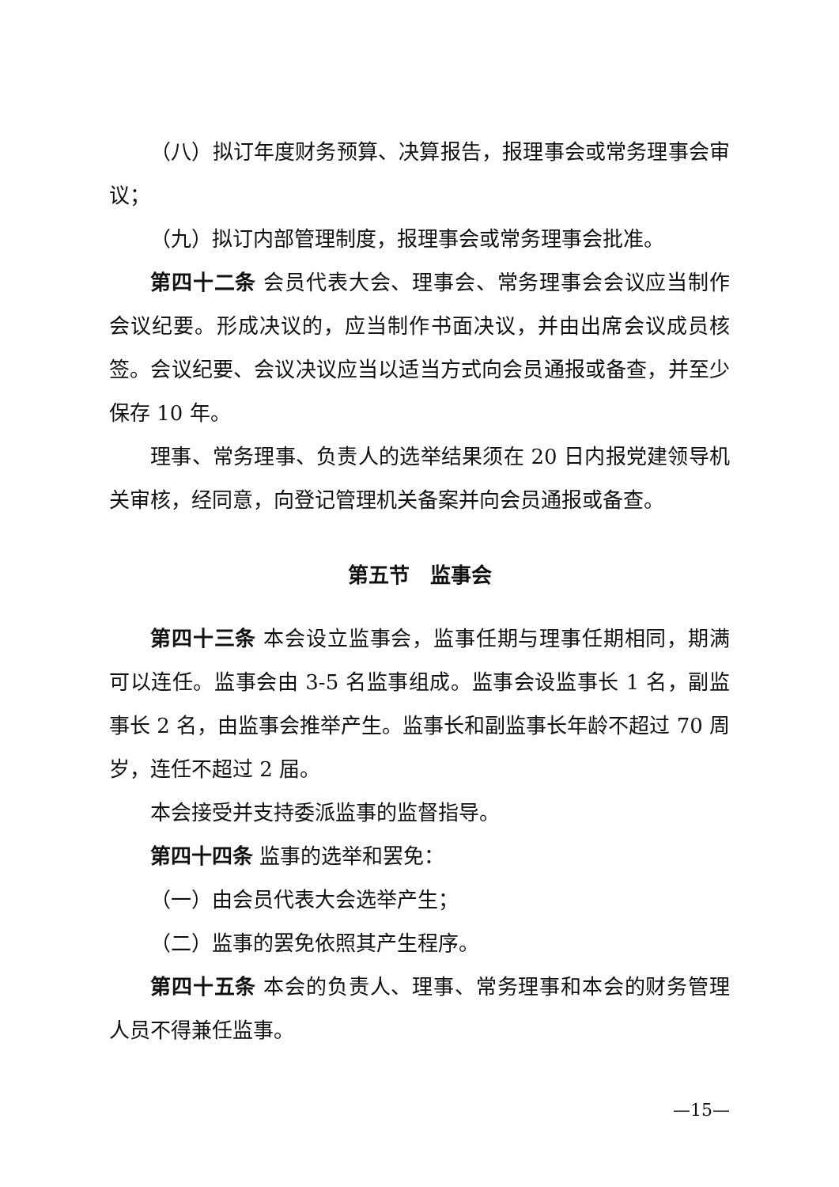（八）拟订年度财务预算、决算报告，报理事会或常务理事会审议；
（九）拟订内部管理制度，报理事会或常务理事会批准。
第四十二条 会员代表大会、理事会、常务理事会会议应当制作会议纪要。形成决议的，应当制作书面决议，并由出席会议成员核签。会议纪要、会议决议应当以适当方式向会员通报或备查，并至少保存 10 年。
理事、常务理事、负责人的选举结果须在 20 日内报党建领导机关审核，经同意，向登记管理机关备案并向会员通报或备查。
第五节　监事会
第四十三条 本会设立监事会，监事任期与理事任期相同，期满可以连任。监事会由 3-5 名监事组成。监事会设监事长 1 名，副监事长 2 名，由监事会推举产生。监事长和副监事长年龄不超过 70 周岁，连任不超过 2 届。
本会接受并支持委派监事的监督指导。
第四十四条 监事的选举和罢免：
（一）由会员代表大会选举产生；
（二）监事的罢免依照其产生程序。
第四十五条 本会的负责人、理事、常务理事和本会的财务管理人员不得兼任监事。
—15—